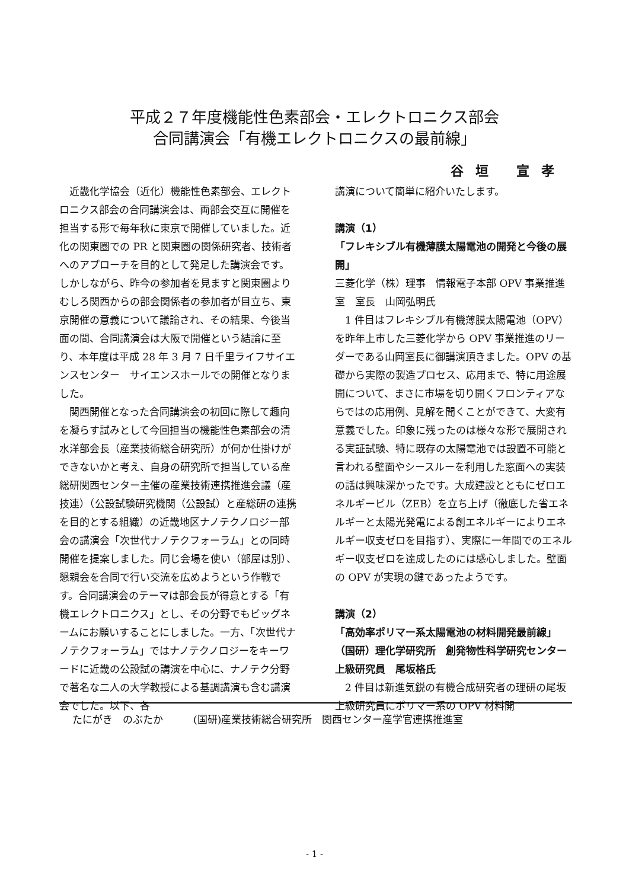平成２７年度機能性色素部会・エレクトロニクス部会
合同講演会「有機エレクトロニクスの最前線」
谷 垣　 宣 孝
　近畿化学協会（近化）機能性色素部会、エレクトロニクス部会の合同講演会は、両部会交互に開催を担当する形で毎年秋に東京で開催していました。近化の関東圏での PR と関東圏の関係研究者、技術者へのアプローチを目的として発足した講演会です。しかしながら、昨今の参加者を見ますと関東圏よりむしろ関西からの部会関係者の参加者が目立ち、東京開催の意義について議論され、その結果、今後当面の間、合同講演会は大阪で開催という結論に至り、本年度は平成 28 年 3 月 7 日千里ライフサイエンスセンター　サイエンスホールでの開催となりました。
　関西開催となった合同講演会の初回に際して趣向を凝らす試みとして今回担当の機能性色素部会の清水洋部会長（産業技術総合研究所）が何か仕掛けができないかと考え、自身の研究所で担当している産総研関西センター主催の産業技術連携推進会議（産技連）（公設試験研究機関（公設試）と産総研の連携を目的とする組織）の近畿地区ナノテクノロジー部会の講演会「次世代ナノテクフォーラム」との同時開催を提案しました。同じ会場を使い（部屋は別）、懇親会を合同で行い交流を広めようという作戦です。合同講演会のテーマは部会長が得意とする「有機エレクトロニクス」とし、その分野でもビッグネームにお願いすることにしました。一方、「次世代ナノテクフォーラム」ではナノテクノロジーをキーワードに近畿の公設試の講演を中心に、ナノテク分野で著名な二人の大学教授による基調講演も含む講演会でした。以下、各
講演について簡単に紹介いたします。
講演（1）
「フレキシブル有機薄膜太陽電池の開発と今後の展開」
三菱化学（株）理事　情報電子本部 OPV 事業推進室　室長　山岡弘明氏
　1 件目はフレキシブル有機薄膜太陽電池（OPV）を昨年上市した三菱化学から OPV 事業推進のリーダーである山岡室長に御講演頂きました。OPV の基礎から実際の製造プロセス、応用まで、特に用途展開について、まさに市場を切り開くフロンティアならではの応用例、見解を聞くことができて、大変有意義でした。印象に残ったのは様々な形で展開される実証試験、特に既存の太陽電池では設置不可能と言われる壁面やシースルーを利用した窓面への実装の話は興味深かったです。大成建設とともにゼロエネルギービル（ZEB）を立ち上げ（徹底した省エネルギーと太陽光発電による創エネルギーによりエネルギー収支ゼロを目指す）、実際に一年間でのエネルギー収支ゼロを達成したのには感心しました。壁面の OPV が実現の鍵であったようです。
講演（2）
「高効率ポリマー系太陽電池の材料開発最前線」
（国研）理化学研究所　創発物性科学研究センター　上級研究員　尾坂格氏
　2 件目は新進気鋭の有機合成研究者の理研の尾坂上級研究員にポリマー系の OPV 材料開
たにがき　のぶたか　　　(国研)産業技術総合研究所　関西センター産学官連携推進室
- 1 -